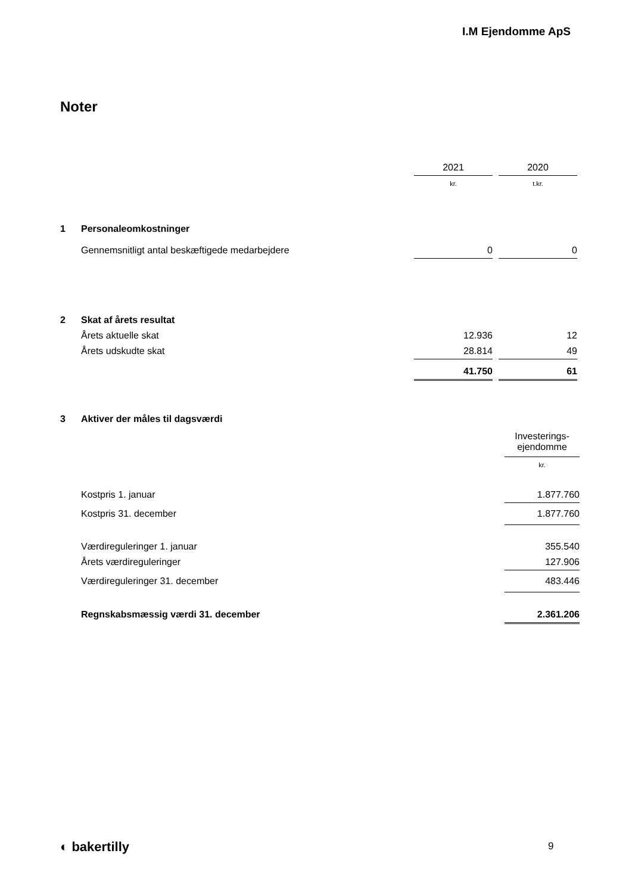I.M Ejendomme ApS
Noter
| | | 2021 | | 2020 |
| | | kr. | | t.kr. |
| 1 | Personaleomkostninger | | | |
| | Gennemsnitligt antal beskæftigede medarbejdere | 0 | | 0 |
| 2 | Skat af årets resultat | | | |
| | Årets aktuelle skat | 12.936 | | 12 |
| | Årets udskudte skat | 28.814 | | 49 |
| | | 41.750 | | 61 |
| 3 | Aktiver der måles til dagsværdi | |
| | | Investerings- ejendomme |
| | | kr. |
| | Kostpris 1. januar | 1.877.760 |
| | Kostpris 31. december | 1.877.760 |
| | Værdireguleringer 1. januar | 355.540 |
| | Årets værdireguleringer | 127.906 |
| | Værdireguleringer 31. december | 483.446 |
| | Regnskabsmæssig værdi 31. december | 2.361.206 |
◐ bakertilly 9